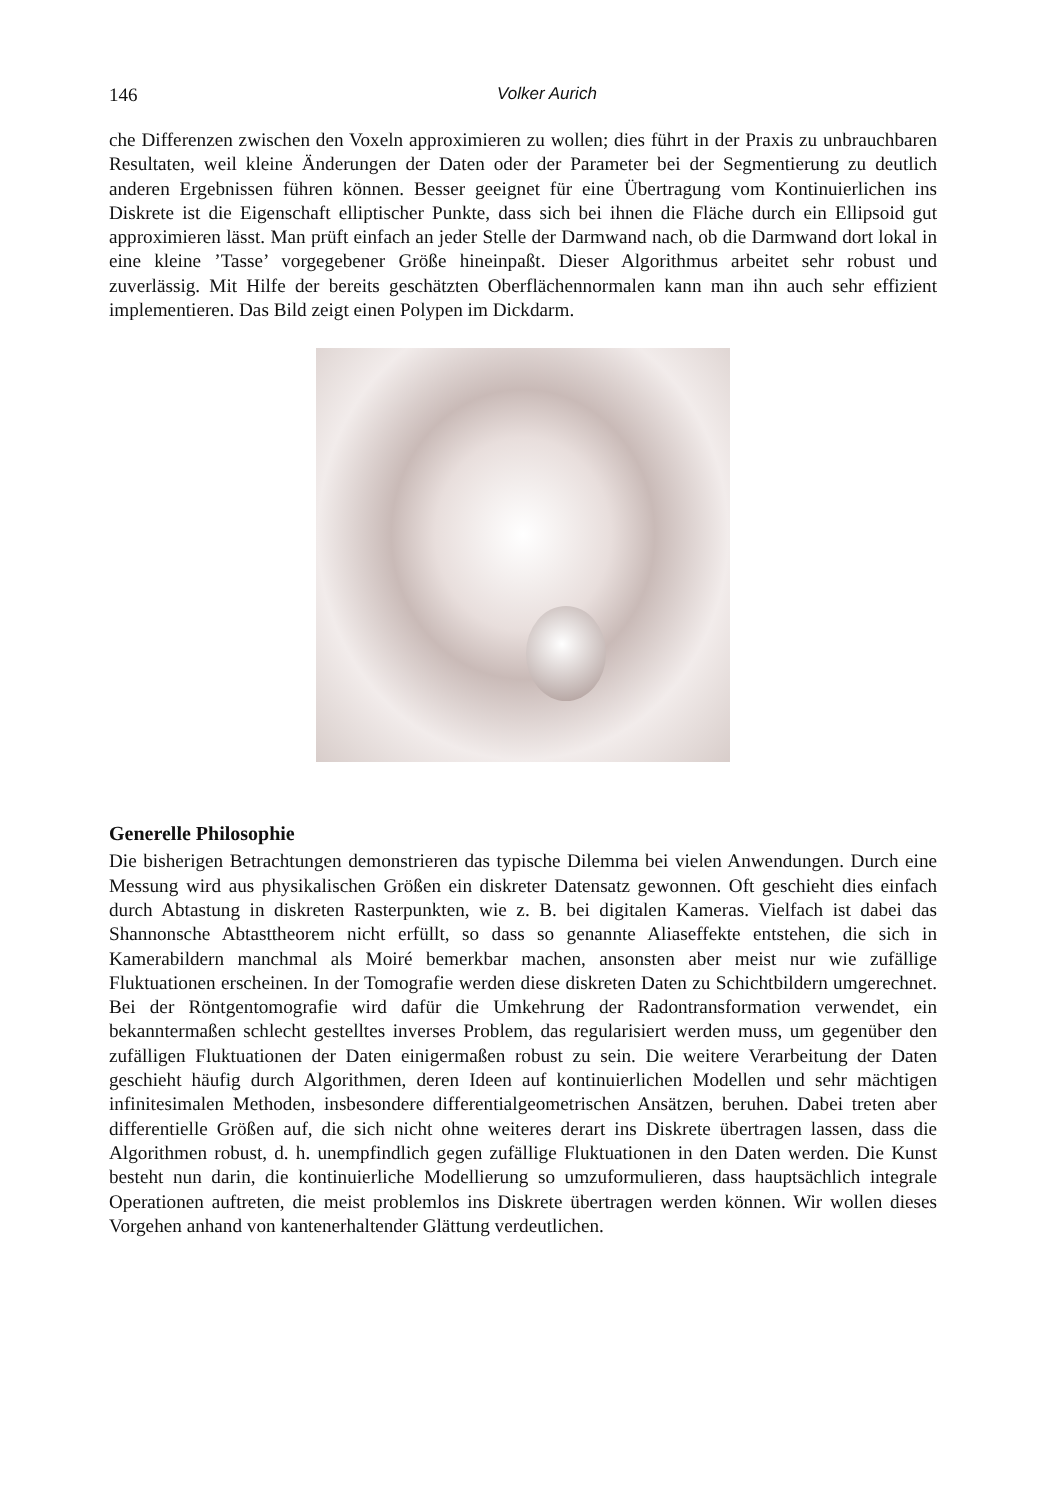146 Volker Aurich
che Differenzen zwischen den Voxeln approximieren zu wollen; dies führt in der Praxis zu unbrauchbaren Resultaten, weil kleine Änderungen der Daten oder der Parameter bei der Segmentierung zu deutlich anderen Ergebnissen führen können. Besser geeignet für eine Übertragung vom Kontinuierlichen ins Diskrete ist die Eigenschaft elliptischer Punkte, dass sich bei ihnen die Fläche durch ein Ellipsoid gut approximieren lässt. Man prüft einfach an jeder Stelle der Darmwand nach, ob die Darmwand dort lokal in eine kleine ’Tasse’ vorgegebener Größe hineinpaßt. Dieser Algorithmus arbeitet sehr robust und zuverlässig. Mit Hilfe der bereits geschätzten Oberflächennormalen kann man ihn auch sehr effizient implementieren. Das Bild zeigt einen Polypen im Dickdarm.
Generelle Philosophie
Die bisherigen Betrachtungen demonstrieren das typische Dilemma bei vielen Anwendungen. Durch eine Messung wird aus physikalischen Größen ein diskreter Datensatz gewonnen. Oft geschieht dies einfach durch Abtastung in diskreten Rasterpunkten, wie z. B. bei digitalen Kameras. Vielfach ist dabei das Shannonsche Abtasttheorem nicht erfüllt, so dass so genannte Aliaseffekte entstehen, die sich in Kamerabildern manchmal als Moiré bemerkbar machen, ansonsten aber meist nur wie zufällige Fluktuationen erscheinen. In der Tomografie werden diese diskreten Daten zu Schichtbildern umgerechnet. Bei der Röntgentomografie wird dafür die Umkehrung der Radontransformation verwendet, ein bekanntermaßen schlecht gestelltes inverses Problem, das regularisiert werden muss, um gegenüber den zufälligen Fluktuationen der Daten einigermaßen robust zu sein. Die weitere Verarbeitung der Daten geschieht häufig durch Algorithmen, deren Ideen auf kontinuierlichen Modellen und sehr mächtigen infinitesimalen Methoden, insbesondere differentialgeometrischen Ansätzen, beruhen. Dabei treten aber differentielle Größen auf, die sich nicht ohne weiteres derart ins Diskrete übertragen lassen, dass die Algorithmen robust, d. h. unempfindlich gegen zufällige Fluktuationen in den Daten werden. Die Kunst besteht nun darin, die kontinuierliche Modellierung so umzuformulieren, dass hauptsächlich integrale Operationen auftreten, die meist problemlos ins Diskrete übertragen werden können. Wir wollen dieses Vorgehen anhand von kantenerhaltender Glättung verdeutlichen.